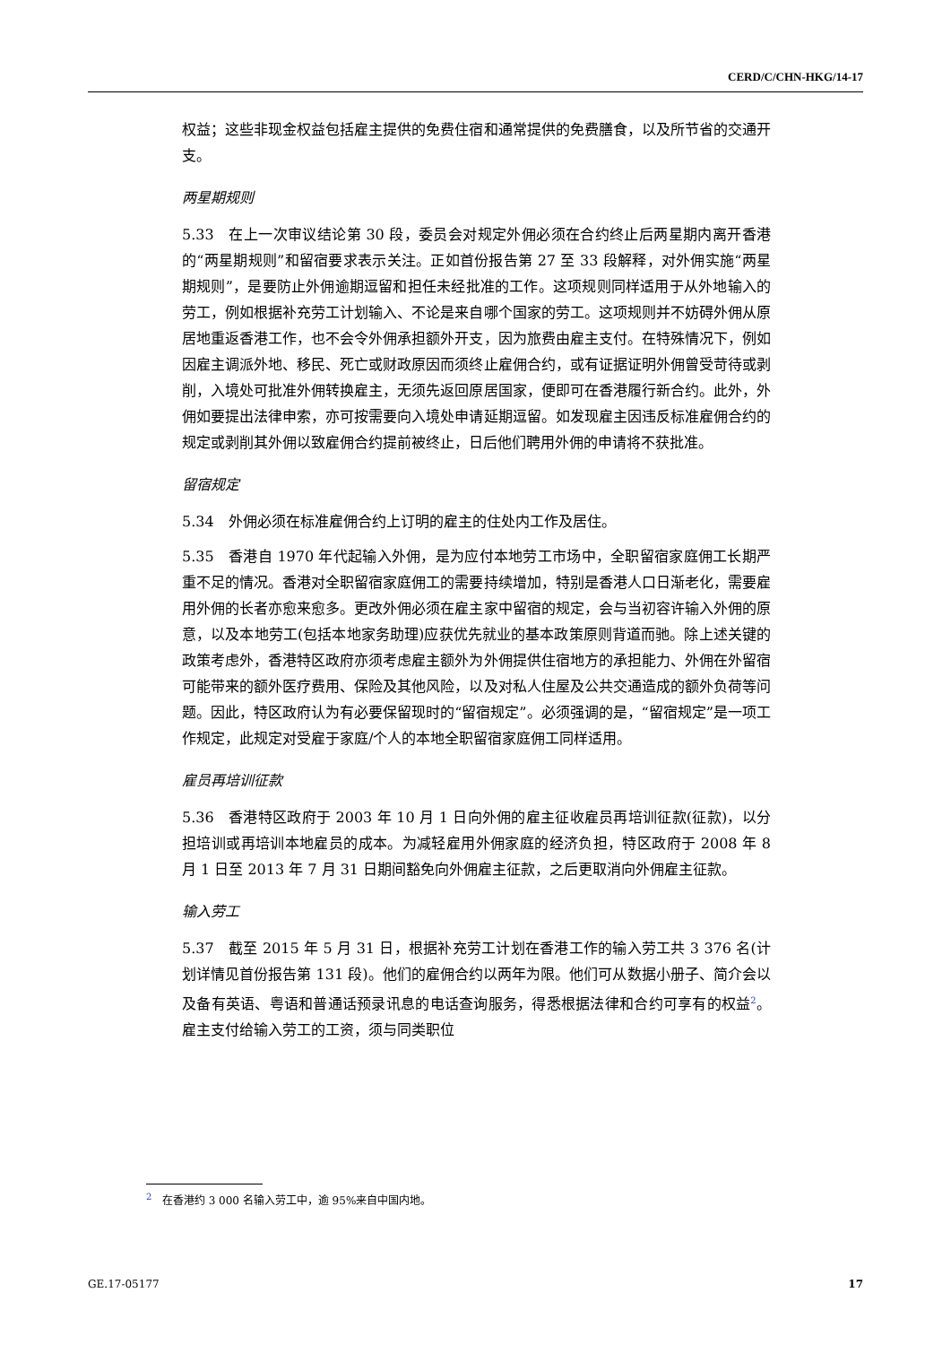CERD/C/CHN-HKG/14-17
权益；这些非现金权益包括雇主提供的免费住宿和通常提供的免费膳食，以及所节省的交通开支。
两星期规则
5.33　在上一次审议结论第 30 段，委员会对规定外佣必须在合约终止后两星期内离开香港的“两星期规则”和留宿要求表示关注。正如首份报告第 27 至 33 段解释，对外佣实施“两星期规则”，是要防止外佣逾期逗留和担任未经批准的工作。这项规则同样适用于从外地输入的劳工，例如根据补充劳工计划输入、不论是来自哪个国家的劳工。这项规则并不妨碍外佣从原居地重返香港工作，也不会令外佣承担额外开支，因为旅费由雇主支付。在特殊情况下，例如因雇主调派外地、移民、死亡或财政原因而须终止雇佣合约，或有证据证明外佣曾受苛待或剥削，入境处可批准外佣转换雇主，无须先返回原居国家，便即可在香港履行新合约。此外，外佣如要提出法律申索，亦可按需要向入境处申请延期逗留。如发现雇主因违反标准雇佣合约的规定或剥削其外佣以致雇佣合约提前被终止，日后他们聘用外佣的申请将不获批准。
留宿规定
5.34　外佣必须在标准雇佣合约上订明的雇主的住处内工作及居住。
5.35　香港自 1970 年代起输入外佣，是为应付本地劳工市场中，全职留宿家庭佣工长期严重不足的情况。香港对全职留宿家庭佣工的需要持续增加，特别是香港人口日渐老化，需要雇用外佣的长者亦愈来愈多。更改外佣必须在雇主家中留宿的规定，会与当初容许输入外佣的原意，以及本地劳工(包括本地家务助理)应获优先就业的基本政策原则背道而驰。除上述关键的政策考虑外，香港特区政府亦须考虑雇主额外为外佣提供住宿地方的承担能力、外佣在外留宿可能带来的额外医疗费用、保险及其他风险，以及对私人住屋及公共交通造成的额外负荷等问题。因此，特区政府认为有必要保留现时的“留宿规定”。必须强调的是，“留宿规定”是一项工作规定，此规定对受雇于家庭/个人的本地全职留宿家庭佣工同样适用。
雇员再培训征款
5.36　香港特区政府于 2003 年 10 月 1 日向外佣的雇主征收雇员再培训征款(征款)，以分担培训或再培训本地雇员的成本。为减轻雇用外佣家庭的经济负担，特区政府于 2008 年 8 月 1 日至 2013 年 7 月 31 日期间豁免向外佣雇主征款，之后更取消向外佣雇主征款。
输入劳工
5.37　截至 2015 年 5 月 31 日，根据补充劳工计划在香港工作的输入劳工共 3 376 名(计划详情见首份报告第 131 段)。他们的雇佣合约以两年为限。他们可从数据小册子、简介会以及备有英语、粤语和普通话预录讯息的电话查询服务，得悉根据法律和合约可享有的权益<sup>2</sup>。雇主支付给输入劳工的工资，须与同类职位
<sup>2</sup> 在香港约 3 000 名输入劳工中，逾 95%来自中国内地。
GE.17-05177 17